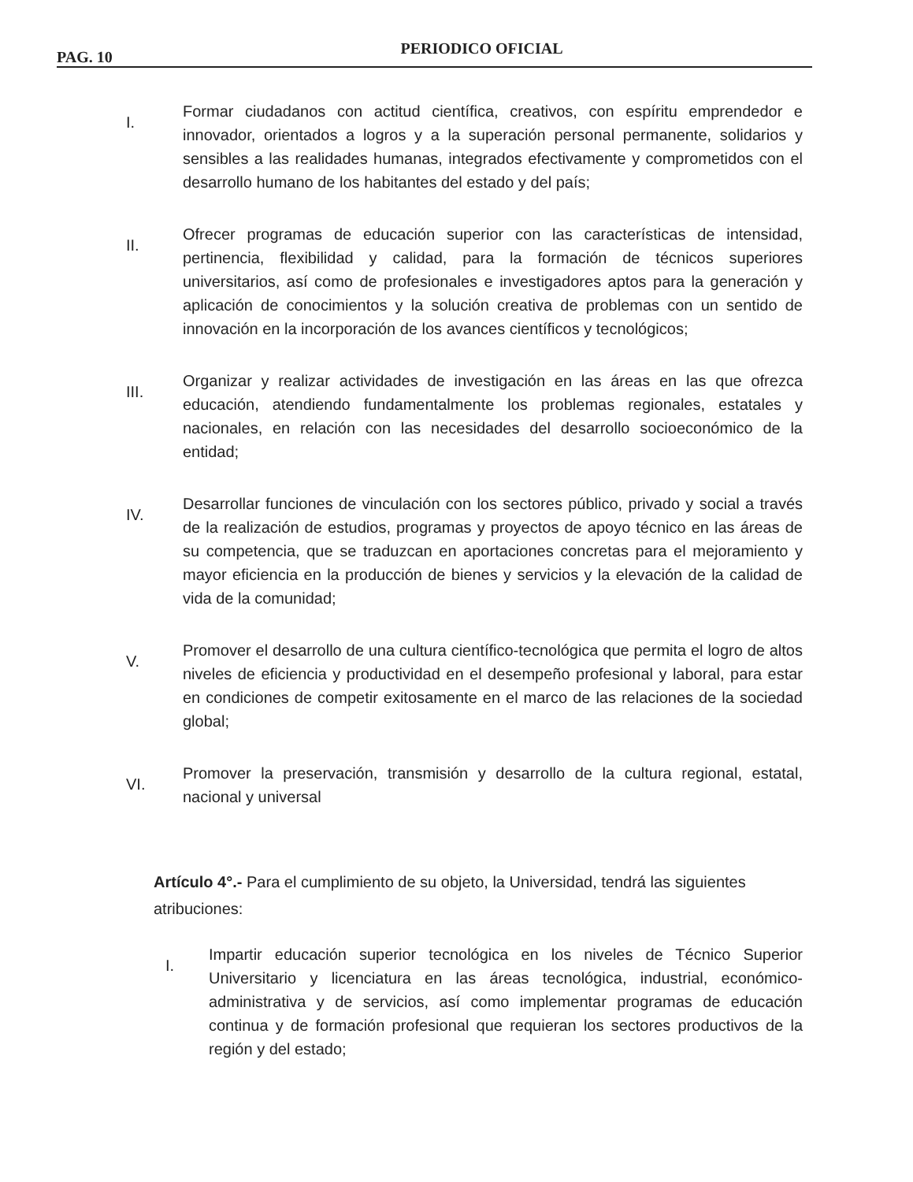PAG. 10
PERIODICO OFICIAL
I.
Formar ciudadanos con actitud científica, creativos, con espíritu emprendedor e innovador, orientados a logros y a la superación personal permanente, solidarios y sensibles a las realidades humanas, integrados efectivamente y comprometidos con el desarrollo humano de los habitantes del estado y del país;
II.
Ofrecer programas de educación superior con las características de intensidad, pertinencia, flexibilidad y calidad, para la formación de técnicos superiores universitarios, así como de profesionales e investigadores aptos para la generación y aplicación de conocimientos y la solución creativa de problemas con un sentido de innovación en la incorporación de los avances científicos y tecnológicos;
III.
Organizar y realizar actividades de investigación en las áreas en las que ofrezca educación, atendiendo fundamentalmente los problemas regionales, estatales y nacionales, en relación con las necesidades del desarrollo socioeconómico de la entidad;
IV.
Desarrollar funciones de vinculación con los sectores público, privado y social a través de la realización de estudios, programas y proyectos de apoyo técnico en las áreas de su competencia, que se traduzcan en aportaciones concretas para el mejoramiento y mayor eficiencia en la producción de bienes y servicios y la elevación de la calidad de vida de la comunidad;
V.
Promover el desarrollo de una cultura científico-tecnológica que permita el logro de altos niveles de eficiencia y productividad en el desempeño profesional y laboral, para estar en condiciones de competir exitosamente en el marco de las relaciones de la sociedad global;
VI.
Promover la preservación, transmisión y desarrollo de la cultura regional, estatal, nacional y universal
Artículo 4°.- Para el cumplimiento de su objeto, la Universidad, tendrá las siguientes atribuciones:
I.
Impartir educación superior tecnológica en los niveles de Técnico Superior Universitario y licenciatura en las áreas tecnológica, industrial, económico-administrativa y de servicios, así como implementar programas de educación continua y de formación profesional que requieran los sectores productivos de la región y del estado;